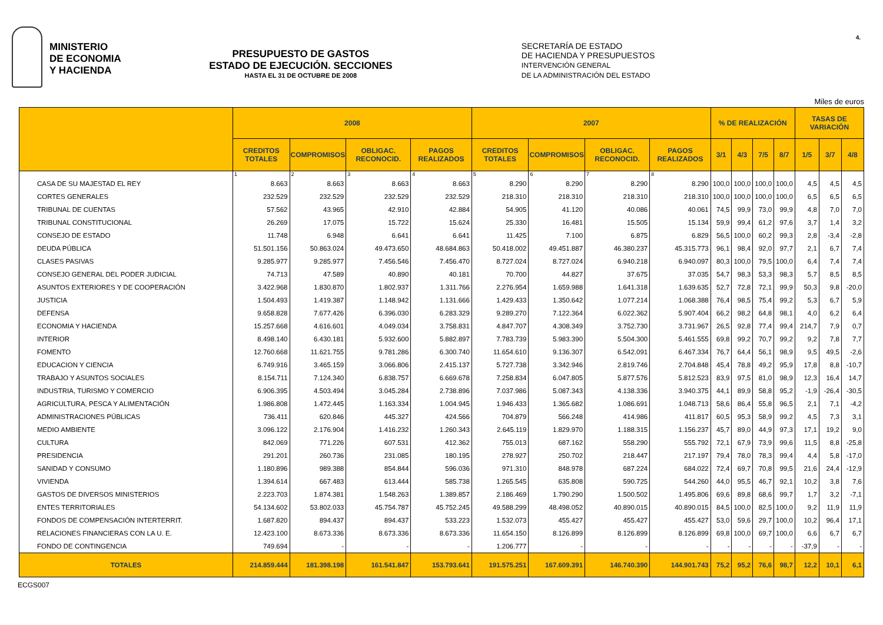MINISTERIO
DE ECONOMIA
Y HACIENDA
PRESUPUESTO DE GASTOS
ESTADO DE EJECUCIÓN. SECCIONES
HASTA EL 31 DE OCTUBRE DE 2008
SECRETARÍA DE ESTADO
DE HACIENDA Y PRESUPUESTOS
INTERVENCIÓN GENERAL
DE LA ADMINISTRACIÓN DEL ESTADO
4.
Miles de euros
| | 2008 | | | | 2007 | | | | % DE REALIZACIÓN | | | | TASAS DE VARIACIÓN | | |
| --- | --- | --- | --- | --- | --- | --- | --- | --- | --- | --- | --- | --- | --- | --- | --- |
| | CREDITOS TOTALES | COMPROMISOS | OBLIGAC. RECONOCID. | PAGOS REALIZADOS | CREDITOS TOTALES | COMPROMISOS | OBLIGAC. RECONOCID. | PAGOS REALIZADOS | 3/1 | 4/3 | 7/5 | 8/7 | 1/5 | 3/7 | 4/8 |
| | 1 | 2 | 3 | 4 | 5 | 6 | 7 | 8 | | | | | | | |
| CASA DE SU MAJESTAD EL REY | 8.663 | 8.663 | 8.663 | 8.663 | 8.290 | 8.290 | 8.290 | 8.290 | 100,0 | 100,0 | 100,0 | 100,0 | 4,5 | 4,5 | 4,5 |
| CORTES GENERALES | 232.529 | 232.529 | 232.529 | 232.529 | 218.310 | 218.310 | 218.310 | 218.310 | 100,0 | 100,0 | 100,0 | 100,0 | 6,5 | 6,5 | 6,5 |
| TRIBUNAL DE CUENTAS | 57.562 | 43.965 | 42.910 | 42.884 | 54.905 | 41.120 | 40.086 | 40.061 | 74,5 | 99,9 | 73,0 | 99,9 | 4,8 | 7,0 | 7,0 |
| TRIBUNAL CONSTITUCIONAL | 26.269 | 17.075 | 15.722 | 15.624 | 25.330 | 16.481 | 15.505 | 15.134 | 59,9 | 99,4 | 61,2 | 97,6 | 3,7 | 1,4 | 3,2 |
| CONSEJO DE ESTADO | 11.748 | 6.948 | 6.641 | 6.641 | 11.425 | 7.100 | 6.875 | 6.829 | 56,5 | 100,0 | 60,2 | 99,3 | 2,8 | -3,4 | -2,8 |
| DEUDA PÚBLICA | 51.501.156 | 50.863.024 | 49.473.650 | 48.684.863 | 50.418.002 | 49.451.887 | 46.380.237 | 45.315.773 | 96,1 | 98,4 | 92,0 | 97,7 | 2,1 | 6,7 | 7,4 |
| CLASES PASIVAS | 9.285.977 | 9.285.977 | 7.456.546 | 7.456.470 | 8.727.024 | 8.727.024 | 6.940.218 | 6.940.097 | 80,3 | 100,0 | 79,5 | 100,0 | 6,4 | 7,4 | 7,4 |
| CONSEJO GENERAL DEL PODER JUDICIAL | 74.713 | 47.589 | 40.890 | 40.181 | 70.700 | 44.827 | 37.675 | 37.035 | 54,7 | 98,3 | 53,3 | 98,3 | 5,7 | 8,5 | 8,5 |
| ASUNTOS EXTERIORES Y DE COOPERACIÓN | 3.422.968 | 1.830.870 | 1.802.937 | 1.311.766 | 2.276.954 | 1.659.988 | 1.641.318 | 1.639.635 | 52,7 | 72,8 | 72,1 | 99,9 | 50,3 | 9,8 | -20,0 |
| JUSTICIA | 1.504.493 | 1.419.387 | 1.148.942 | 1.131.666 | 1.429.433 | 1.350.642 | 1.077.214 | 1.068.388 | 76,4 | 98,5 | 75,4 | 99,2 | 5,3 | 6,7 | 5,9 |
| DEFENSA | 9.658.828 | 7.677.426 | 6.396.030 | 6.283.329 | 9.289.270 | 7.122.364 | 6.022.362 | 5.907.404 | 66,2 | 98,2 | 64,8 | 98,1 | 4,0 | 6,2 | 6,4 |
| ECONOMIA Y HACIENDA | 15.257.668 | 4.616.601 | 4.049.034 | 3.758.831 | 4.847.707 | 4.308.349 | 3.752.730 | 3.731.967 | 26,5 | 92,8 | 77,4 | 99,4 | 214,7 | 7,9 | 0,7 |
| INTERIOR | 8.498.140 | 6.430.181 | 5.932.600 | 5.882.897 | 7.783.739 | 5.983.390 | 5.504.300 | 5.461.555 | 69,8 | 99,2 | 70,7 | 99,2 | 9,2 | 7,8 | 7,7 |
| FOMENTO | 12.760.668 | 11.621.755 | 9.781.286 | 6.300.740 | 11.654.610 | 9.136.307 | 6.542.091 | 6.467.334 | 76,7 | 64,4 | 56,1 | 98,9 | 9,5 | 49,5 | -2,6 |
| EDUCACION Y CIENCIA | 6.749.916 | 3.465.159 | 3.066.806 | 2.415.137 | 5.727.738 | 3.342.946 | 2.819.746 | 2.704.848 | 45,4 | 78,8 | 49,2 | 95,9 | 17,8 | 8,8 | -10,7 |
| TRABAJO Y ASUNTOS SOCIALES | 8.154.711 | 7.124.340 | 6.838.757 | 6.669.678 | 7.258.834 | 6.047.805 | 5.877.576 | 5.812.523 | 83,9 | 97,5 | 81,0 | 98,9 | 12,3 | 16,4 | 14,7 |
| INDUSTRIA, TURISMO Y COMERCIO | 6.906.395 | 4.503.494 | 3.045.284 | 2.738.896 | 7.037.986 | 5.087.343 | 4.138.336 | 3.940.375 | 44,1 | 89,9 | 58,8 | 95,2 | -1,9 | -26,4 | -30,5 |
| AGRICULTURA, PESCA Y ALIMENTACIÓN | 1.986.808 | 1.472.445 | 1.163.334 | 1.004.945 | 1.946.433 | 1.365.682 | 1.086.691 | 1.048.713 | 58,6 | 86,4 | 55,8 | 96,5 | 2,1 | 7,1 | -4,2 |
| ADMINISTRACIONES PÚBLICAS | 736.411 | 620.846 | 445.327 | 424.566 | 704.879 | 566.248 | 414.986 | 411.817 | 60,5 | 95,3 | 58,9 | 99,2 | 4,5 | 7,3 | 3,1 |
| MEDIO AMBIENTE | 3.096.122 | 2.176.904 | 1.416.232 | 1.260.343 | 2.645.119 | 1.829.970 | 1.188.315 | 1.156.237 | 45,7 | 89,0 | 44,9 | 97,3 | 17,1 | 19,2 | 9,0 |
| CULTURA | 842.069 | 771.226 | 607.531 | 412.362 | 755.013 | 687.162 | 558.290 | 555.792 | 72,1 | 67,9 | 73,9 | 99,6 | 11,5 | 8,8 | -25,8 |
| PRESIDENCIA | 291.201 | 260.736 | 231.085 | 180.195 | 278.927 | 250.702 | 218.447 | 217.197 | 79,4 | 78,0 | 78,3 | 99,4 | 4,4 | 5,8 | -17,0 |
| SANIDAD Y CONSUMO | 1.180.896 | 989.388 | 854.844 | 596.036 | 971.310 | 848.978 | 687.224 | 684.022 | 72,4 | 69,7 | 70,8 | 99,5 | 21,6 | 24,4 | -12,9 |
| VIVIENDA | 1.394.614 | 667.483 | 613.444 | 585.738 | 1.265.545 | 635.808 | 590.725 | 544.260 | 44,0 | 95,5 | 46,7 | 92,1 | 10,2 | 3,8 | 7,6 |
| GASTOS DE DIVERSOS MINISTERIOS | 2.223.703 | 1.874.381 | 1.548.263 | 1.389.857 | 2.186.469 | 1.790.290 | 1.500.502 | 1.495.806 | 69,6 | 89,8 | 68,6 | 99,7 | 1,7 | 3,2 | -7,1 |
| ENTES TERRITORIALES | 54.134.602 | 53.802.033 | 45.754.787 | 45.752.245 | 49.588.299 | 48.498.052 | 40.890.015 | 40.890.015 | 84,5 | 100,0 | 82,5 | 100,0 | 9,2 | 11,9 | 11,9 |
| FONDOS DE COMPENSACIÓN INTERTERRIT. | 1.687.820 | 894.437 | 894.437 | 533.223 | 1.532.073 | 455.427 | 455.427 | 455.427 | 53,0 | 59,6 | 29,7 | 100,0 | 10,2 | 96,4 | 17,1 |
| RELACIONES FINANCIERAS CON LA U. E. | 12.423.100 | 8.673.336 | 8.673.336 | 8.673.336 | 11.654.150 | 8.126.899 | 8.126.899 | 8.126.899 | 69,8 | 100,0 | 69,7 | 100,0 | 6,6 | 6,7 | 6,7 |
| FONDO DE CONTINGENCIA | 749.694 | - | - | - | 1.206.777 | - | - | - | - | - | - | - | -37,9 | - | - |
| TOTALES | 214.859.444 | 181.398.198 | 161.541.847 | 153.793.641 | 191.575.251 | 167.609.391 | 146.740.390 | 144.901.743 | 75,2 | 95,2 | 76,6 | 98,7 | 12,2 | 10,1 | 6,1 |
ECGS007